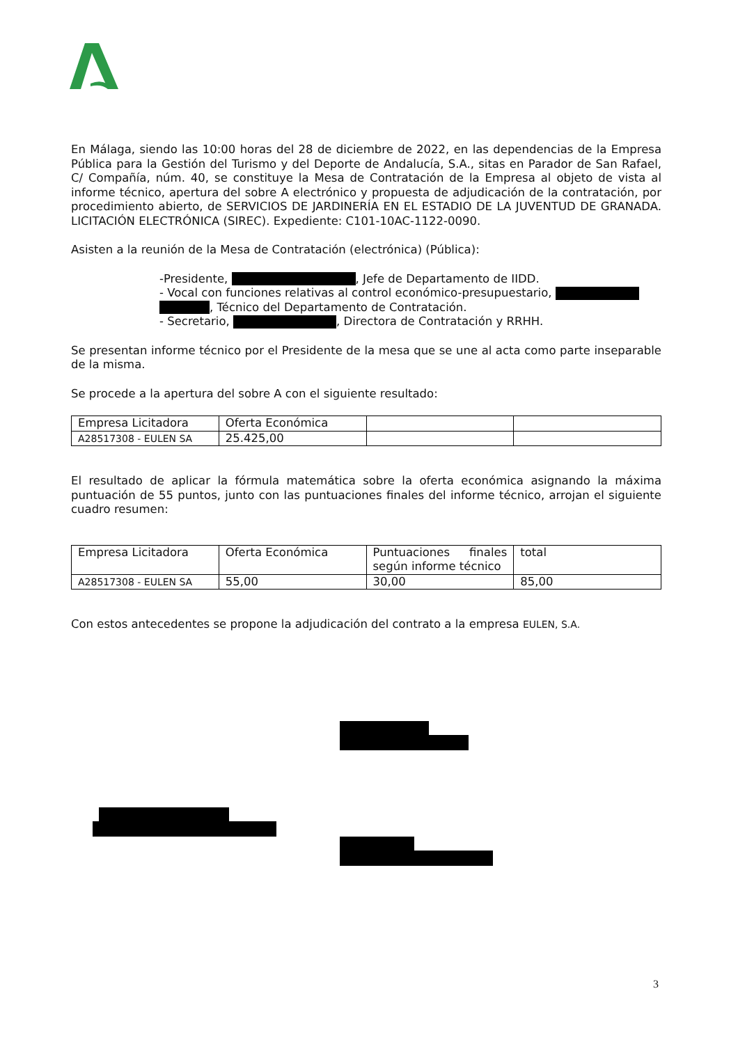En Málaga, siendo las 10:00 horas del 28 de diciembre de 2022, en las dependencias de la Empresa Pública para la Gestión del Turismo y del Deporte de Andalucía, S.A., sitas en Parador de San Rafael, C/ Compañía, núm. 40, se constituye la Mesa de Contratación de la Empresa al objeto de vista al informe técnico, apertura del sobre A electrónico y propuesta de adjudicación de la contratación, por procedimiento abierto, de SERVICIOS DE JARDINERÍA EN EL ESTADIO DE LA JUVENTUD DE GRANADA. LICITACIÓN ELECTRÓNICA (SIREC). Expediente: C101-10AC-1122-0090.
Asisten a la reunión de la Mesa de Contratación (electrónica) (Pública):
-Presidente, , Jefe de Departamento de IIDD.
- Vocal con funciones relativas al control económico-presupuestario,
, Técnico del Departamento de Contratación.
- Secretario, , Directora de Contratación y RRHH.
Se presentan informe técnico por el Presidente de la mesa que se une al acta como parte inseparable de la misma.
Se procede a la apertura del sobre A con el siguiente resultado:
| Empresa Licitadora | Oferta Económica | | |
| A28517308 - EULEN SA | 25.425,00 | | |
El resultado de aplicar la fórmula matemática sobre la oferta económica asignando la máxima puntuación de 55 puntos, junto con las puntuaciones finales del informe técnico, arrojan el siguiente cuadro resumen:
| Empresa Licitadora | Oferta Económica | Puntuaciones finales según informe técnico | total |
| A28517308 - EULEN SA | 55,00 | 30,00 | 85,00 |
Con estos antecedentes se propone la adjudicación del contrato a la empresa EULEN, S.A.
3